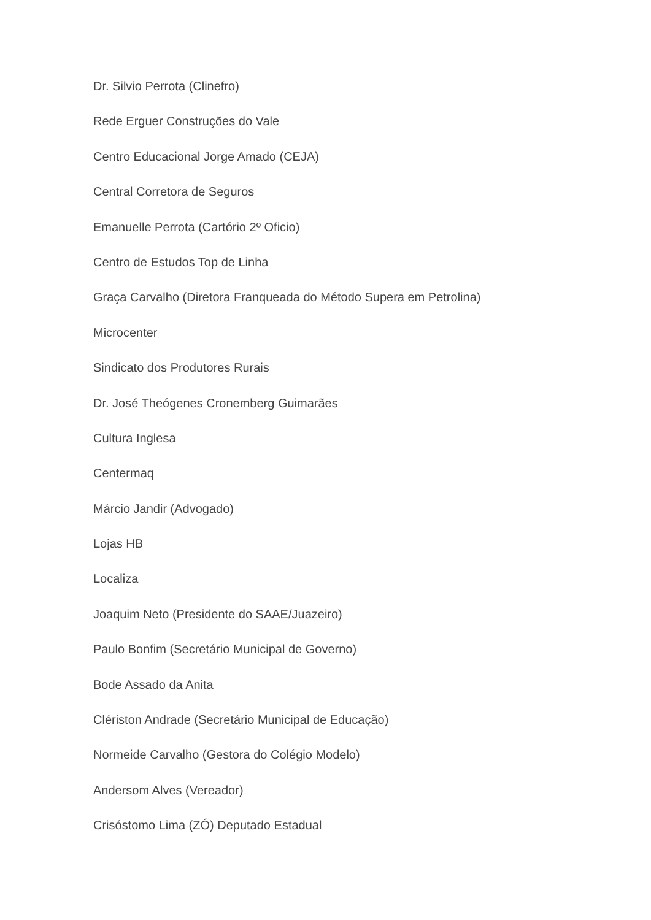Dr. Silvio Perrota (Clinefro)
Rede Erguer Construções do Vale
Centro Educacional Jorge Amado (CEJA)
Central Corretora de Seguros
Emanuelle Perrota (Cartório 2º Oficio)
Centro de Estudos Top de Linha
Graça Carvalho (Diretora Franqueada do Método Supera em Petrolina)
Microcenter
Sindicato dos Produtores Rurais
Dr. José Theógenes Cronemberg Guimarães
Cultura Inglesa
Centermaq
Márcio Jandir (Advogado)
Lojas HB
Localiza
Joaquim Neto (Presidente do SAAE/Juazeiro)
Paulo Bonfim (Secretário Municipal de Governo)
Bode Assado da Anita
Clériston Andrade (Secretário Municipal de Educação)
Normeide Carvalho (Gestora do Colégio Modelo)
Andersom Alves (Vereador)
Crisóstomo Lima (ZÓ) Deputado Estadual